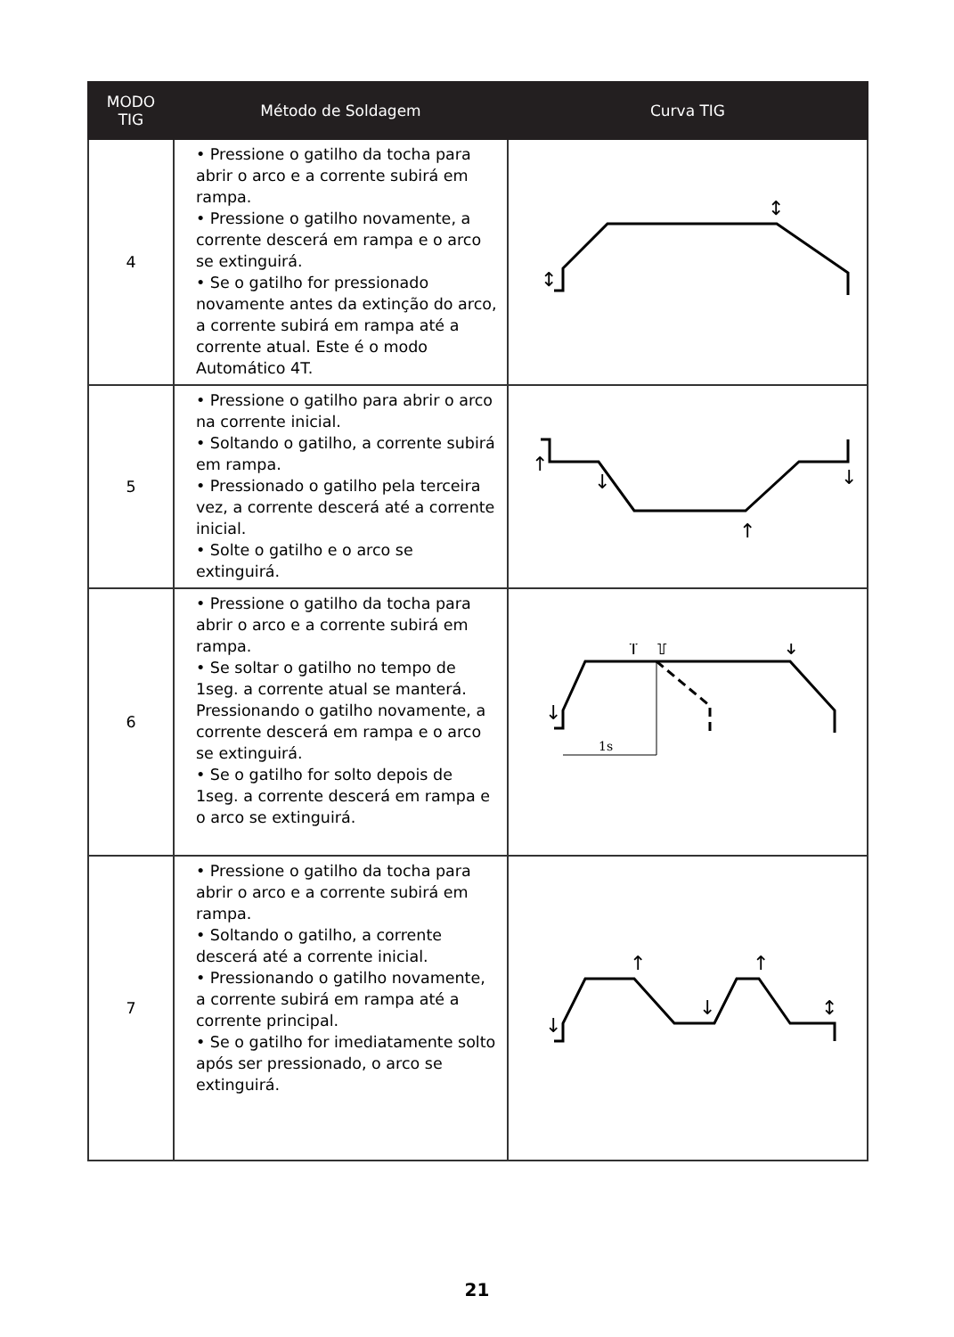| MODO TIG | Método de Soldagem | Curva TIG |
| --- | --- | --- |
| 4 | • Pressione o gatilho da tocha para abrir o arco e a corrente subirá em rampa. • Pressione o gatilho novamente, a corrente descerá em rampa e o arco se extinguirá. • Se o gatilho for pressionado novamente antes da extinção do arco, a corrente subirá em rampa até a corrente atual. Este é o modo Automático 4T. | ↕ ↕ |
| 5 | • Pressione o gatilho para abrir o arco na corrente inicial. • Soltando o gatilho, a corrente subirá em rampa. • Pressionado o gatilho pela terceira vez, a corrente descerá até a corrente inicial. • Solte o gatilho e o arco se extinguirá. | ↑ ↓ ↑ ↓ |
| 6 | • Pressione o gatilho da tocha para abrir o arco e a corrente subirá em rampa. • Se soltar o gatilho no tempo de 1seg. a corrente atual se manterá. Pressionando o gatilho novamente, a corrente descerá em rampa e o arco se extinguirá. • Se o gatilho for solto depois de 1seg. a corrente descerá em rampa e o arco se extinguirá. | 1s ↓ ↑ ⇧ ↓ |
| 7 | • Pressione o gatilho da tocha para abrir o arco e a corrente subirá em rampa. • Soltando o gatilho, a corrente descerá até a corrente inicial. • Pressionando o gatilho novamente, a corrente subirá em rampa até a corrente principal. • Se o gatilho for imediatamente solto após ser pressionado, o arco se extinguirá. | ↓ ↑ ↓ ↑ ↕ |
21